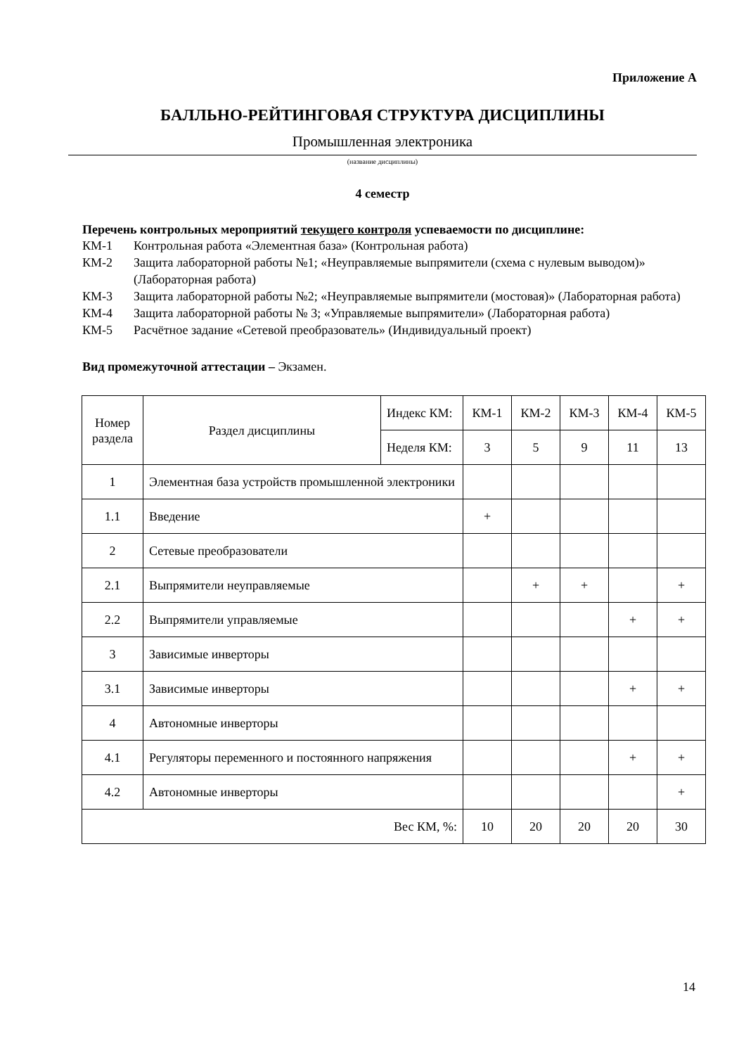Приложение А
БАЛЛЬНО-РЕЙТИНГОВАЯ СТРУКТУРА ДИСЦИПЛИНЫ
Промышленная электроника
(название дисциплины)
4 семестр
Перечень контрольных мероприятий текущего контроля успеваемости по дисциплине:
КМ-1 Контрольная работа «Элементная база» (Контрольная работа)
КМ-2 Защита лабораторной работы №1; «Неуправляемые выпрямители (схема с нулевым выводом)» (Лабораторная работа)
КМ-3 Защита лабораторной работы №2; «Неуправляемые выпрямители (мостовая)» (Лабораторная работа)
КМ-4 Защита лабораторной работы № 3; «Управляемые выпрямители» (Лабораторная работа)
КМ-5 Расчётное задание «Сетевой преобразователь» (Индивидуальный проект)
Вид промежуточной аттестации – Экзамен.
| Номер раздела | Раздел дисциплины | Индекс КМ: | КМ-1 | КМ-2 | КМ-3 | КМ-4 | КМ-5 |
| | | Неделя КМ: | 3 | 5 | 9 | 11 | 13 |
| 1 | Элементная база устройств промышленной электроники | | | | | | |
| 1.1 | Введение | | + | | | | |
| 2 | Сетевые преобразователи | | | | | | |
| 2.1 | Выпрямители неуправляемые | | | + | + | | + |
| 2.2 | Выпрямители управляемые | | | | | + | + |
| 3 | Зависимые инверторы | | | | | | |
| 3.1 | Зависимые инверторы | | | | | + | + |
| 4 | Автономные инверторы | | | | | | |
| 4.1 | Регуляторы переменного и постоянного напряжения | | | | | + | + |
| 4.2 | Автономные инверторы | | | | | | + |
| Вес КМ, %: | | | 10 | 20 | 20 | 20 | 30 |
14